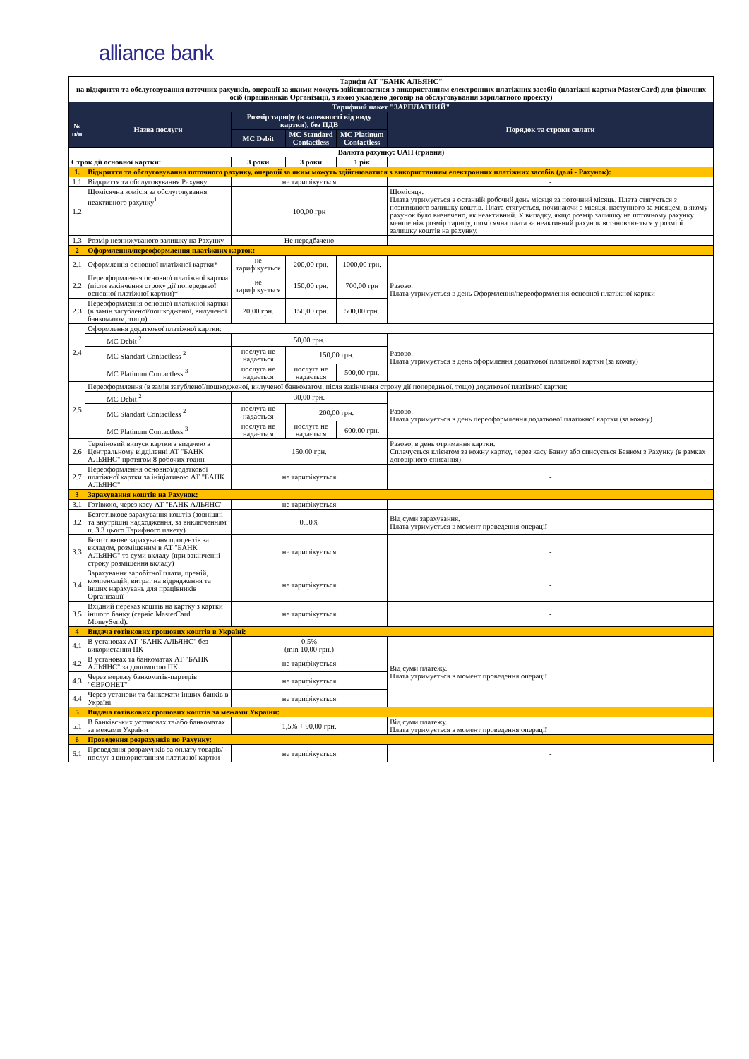alliance bank
| Тарифи АТ "БАНК АЛЬЯНС" на відкриття та обслуговування поточних рахунків, операції за якими можуть здійснюватися з використанням електронних платіжних засобів (платіжні картки MasterCard) для фізичних осіб (працівників Організації, з якою укладено договір на обслуговування зарплатного проекту) | | | | | |
| --- | --- | --- | --- | --- | --- |
| Тарифний пакет "ЗАРПЛАТНИЙ" | | | | | |
| № п/п | Назва послуги | Розмір тарифу (в залежності від виду картки), без ПДВ | | | Порядок та строки сплати |
| | | MC Debit | MC Standard Contactless | MC Platinum Contactless | |
| Валюта рахунку: UAH (гривня) | | | | | |
| Строк дії основної картки: | | 3 роки | 3 роки | 1 рік | |
| 1. | Відкриття та обслуговування поточного рахунку, операції за яким можуть здійснюватися з використанням електронних платіжних засобів (далі - Рахунок): | | | | |
| 1.1 | Відкриття та обслуговування Рахунку | не тарифікується | | | - |
| 1.2 | Щомісячна комісія за обслуговування неактивного рахунку<sup>1</sup> | 100,00 грн | | | Щомісяця. Плата утримується в останній робочий день місяця за поточний місяць. Плата стягується з позитивного залишку коштів. Плата стягується, починаючи з місяця, наступного за місяцем, в якому рахунок було визначено, як неактивний. У випадку, якщо розмір залишку на поточному рахунку менше ніж розмір тарифу, щомісячна плата за неактивний рахунок встановлюється у розмірі залишку коштів на рахунку. |
| 1.3 | Розмір незнижуваного залишку на Рахунку | Не передбачено | | | - |
| 2 | Оформлення/переоформлення платіжних карток: | | | | |
| 2.1 | Оформлення основної платіжної картки* | не тарифікується | 200,00 грн. | 1000,00 грн. | Разово. Плата утримується в день Оформлення/переоформлення основної платіжної картки |
| 2.2 | Переоформлення основної платіжної картки (після закінчення строку дії попередньої основної платіжної картки)* | не тарифікується | 150,00 грн. | 700,00 грн | |
| 2.3 | Переоформлення основної платіжної картки (в замін загубленої/пошкодженої, вилученої банкоматом, тощо) | 20,00 грн. | 150,00 грн. | 500,00 грн. | |
| 2.4 | Оформлення додаткової платіжної картки: | | | | |
| | MC Debit <sup>2</sup> | 50,00 грн. | | | Разово. Плата утримується в день оформлення додаткової платіжної картки (за кожну) |
| | MC Standart Contactless <sup>2</sup> | послуга не надається | 150,00 грн. | | |
| | MC Platinum Contactless <sup>3</sup> | послуга не надається | послуга не надається | 500,00 грн. | |
| 2.5 | Переоформлення (в замін загубленої/пошкодженої, вилученої банкоматом, після закінчення строку дії попередньої, тощо) додаткової платіжної картки: | | | | |
| | MC Debit <sup>2</sup> | 30,00 грн. | | | Разово. Плата утримується в день переоформлення додаткової платіжної картки (за кожну) |
| | MC Standart Contactless <sup>2</sup> | послуга не надається | 200,00 грн. | | |
| | MC Platinum Contactless <sup>3</sup> | послуга не надається | послуга не надається | 600,00 грн. | |
| 2.6 | Терміновий випуск картки з видачею в Центральному відділенні АТ "БАНК АЛЬЯНС" протягом 8 робочих годин | 150,00 грн. | | | Разово, в день отримання картки. Сплачується клієнтом за кожну картку, через касу Банку або списується Банком з Рахунку (в рамках договірного списання) |
| 2.7 | Переоформлення основної/додаткової платіжної картки за ініціативою АТ "БАНК АЛЬЯНС" | не тарифікується | | | - |
| 3 | Зарахування коштів на Рахунок: | | | | |
| 3.1 | Готівкою, через касу АТ "БАНК АЛЬЯНС" | не тарифікується | | | - |
| 3.2 | Безготівкове зарахування коштів (зовнішні та внутрішні надходження, за виключенням п. 3.3 цього Тарифного пакету) | 0,50% | | | Від суми зарахування. Плата утримується в момент проведення операції |
| 3.3 | Безготівкове зарахування процентів за вкладом, розміщеним в АТ "БАНК АЛЬЯНС" та суми вкладу (при закінченні строку розміщення вкладу) | не тарифікується | | | - |
| 3.4 | Зарахування заробітної плати, премій, компенсацій, витрат на відрядження та інших нарахувань для працівників Організації | не тарифікується | | | - |
| 3.5 | Вхідний переказ коштів на картку з картки іншого банку (сервіс MasterCard MoneySend). | не тарифікується | | | - |
| 4 | Видача готівкових грошових коштів в Україні: | | | | |
| 4.1 | В установах АТ "БАНК АЛЬЯНС" без використання ПК | 0,5% (min 10,00 грн.) | | | Від суми платежу. Плата утримується в момент проведення операції |
| 4.2 | В установах та банкоматах АТ "БАНК АЛЬЯНС" за допомогою ПК | не тарифікується | | | |
| 4.3 | Через мережу банкоматів-партерів "ЄВРОНЕТ" | не тарифікується | | | |
| 4.4 | Через установи та банкомати інших банків в Україні | не тарифікується | | | |
| 5 | Видача готівкових грошових коштів за межами України: | | | | |
| 5.1 | В банківських установах та/або банкоматах за межами України | 1,5% + 90,00 грн. | | | Від суми платежу. Плата утримується в момент проведення операції |
| 6 | Проведення розрахунків по Рахунку: | | | | |
| 6.1 | Проведення розрахунків за оплату товарів/послуг з використанням платіжної картки | не тарифікується | | | - |